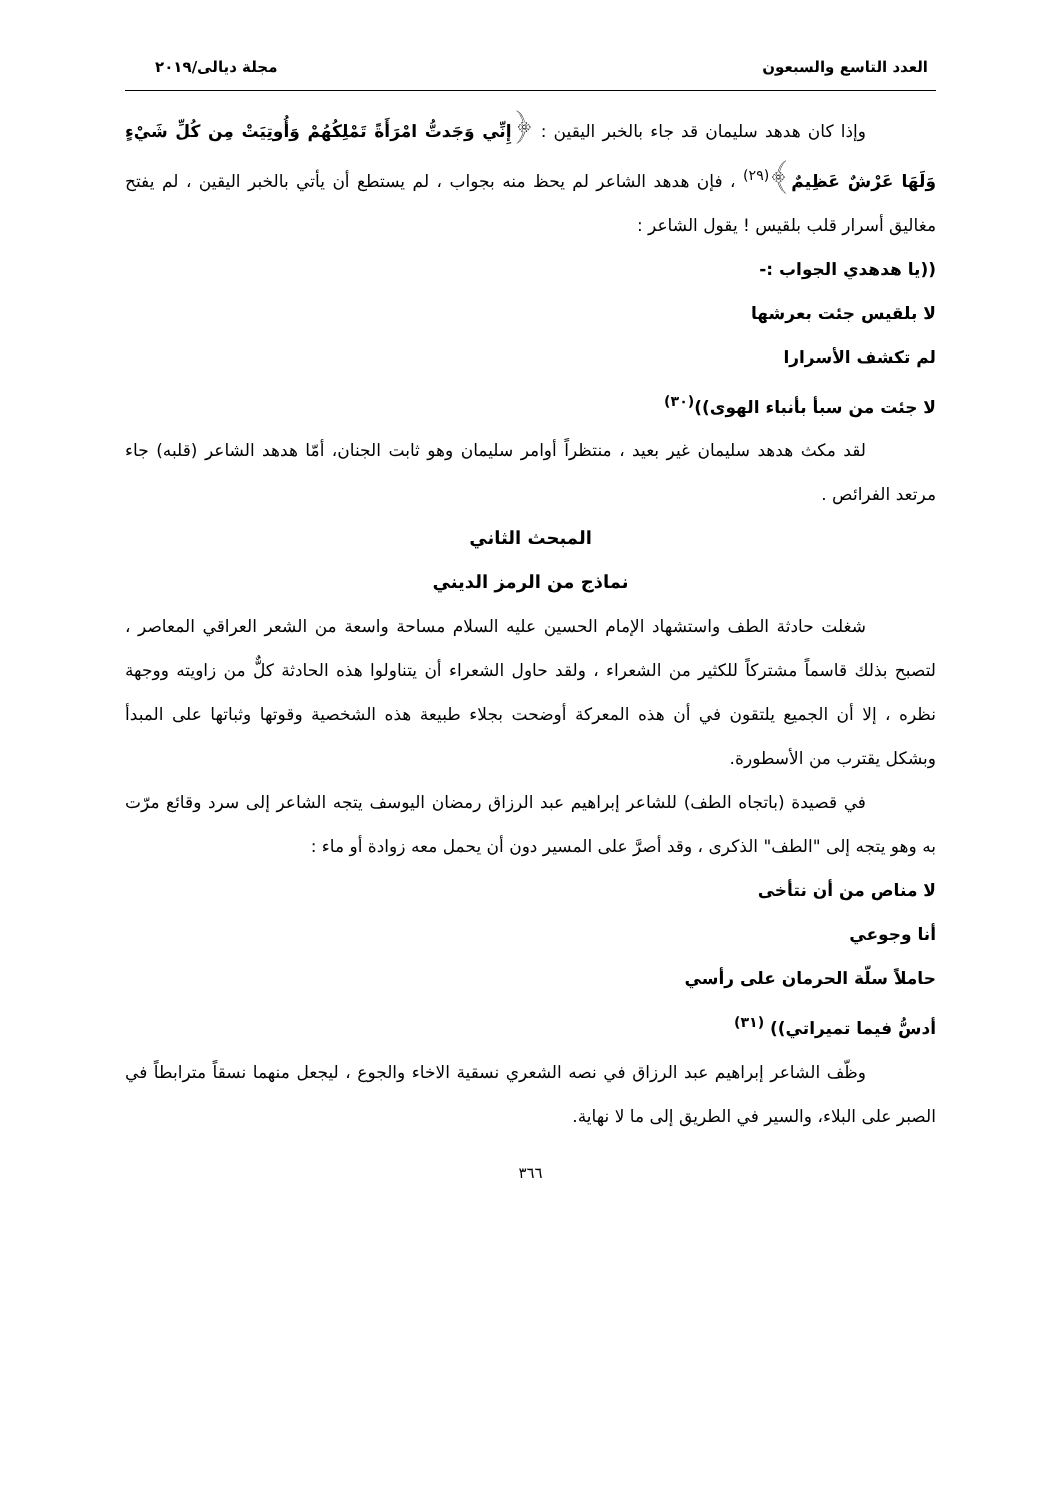العدد التاسع والسبعون مجلة ديالى/٢٠١٩
وإذا كان هدهد سليمان قد جاء بالخبر اليقين : ﴿إِنِّي وَجَدتُّ امْرَأَةً تَمْلِكُهُمْ وَأُوتِيَتْ مِن كُلِّ شَيْءٍ وَلَهَا عَرْشٌ عَظِيمٌ﴾<sup>(٢٩)</sup> ، فإن هدهد الشاعر لم يحظ منه بجواب ، لم يستطع أن يأتي بالخبر اليقين ، لم يفتح مغاليق أسرار قلب بلقيس ! يقول الشاعر :
((يا هدهدي الجواب :-
لا بلقيس جئت بعرشها
لم تكشف الأسرارا
لا جئت من سبأ بأنباء الهوى))<sup>(٣٠)</sup>
لقد مكث هدهد سليمان غير بعيد ، منتظراً أوامر سليمان وهو ثابت الجنان، أمّا هدهد الشاعر (قلبه) جاء مرتعد الفرائص .
المبحث الثاني
نماذج من الرمز الديني
شغلت حادثة الطف واستشهاد الإمام الحسين عليه السلام مساحة واسعة من الشعر العراقي المعاصر ، لتصبح بذلك قاسماً مشتركاً للكثير من الشعراء ، ولقد حاول الشعراء أن يتناولوا هذه الحادثة كلٌّ من زاويته ووجهة نظره ، إلا أن الجميع يلتقون في أن هذه المعركة أوضحت بجلاء طبيعة هذه الشخصية وقوتها وثباتها على المبدأ وبشكل يقترب من الأسطورة.
في قصيدة (باتجاه الطف) للشاعر إبراهيم عبد الرزاق رمضان اليوسف يتجه الشاعر إلى سرد وقائع مرّت به وهو يتجه إلى "الطف" الذكرى ، وقد أصرَّ على المسير دون أن يحمل معه زوادة أو ماء :
لا مناص من أن نتأخى
أنا وجوعي
حاملاً سلّة الحرمان على رأسي
أدسُّ فيما تميراتي)) <sup>(٣١)</sup>
وظّف الشاعر إبراهيم عبد الرزاق في نصه الشعري نسقية الاخاء والجوع ، ليجعل منهما نسقاً مترابطاً في الصبر على البلاء، والسير في الطريق إلى ما لا نهاية.
٣٦٦